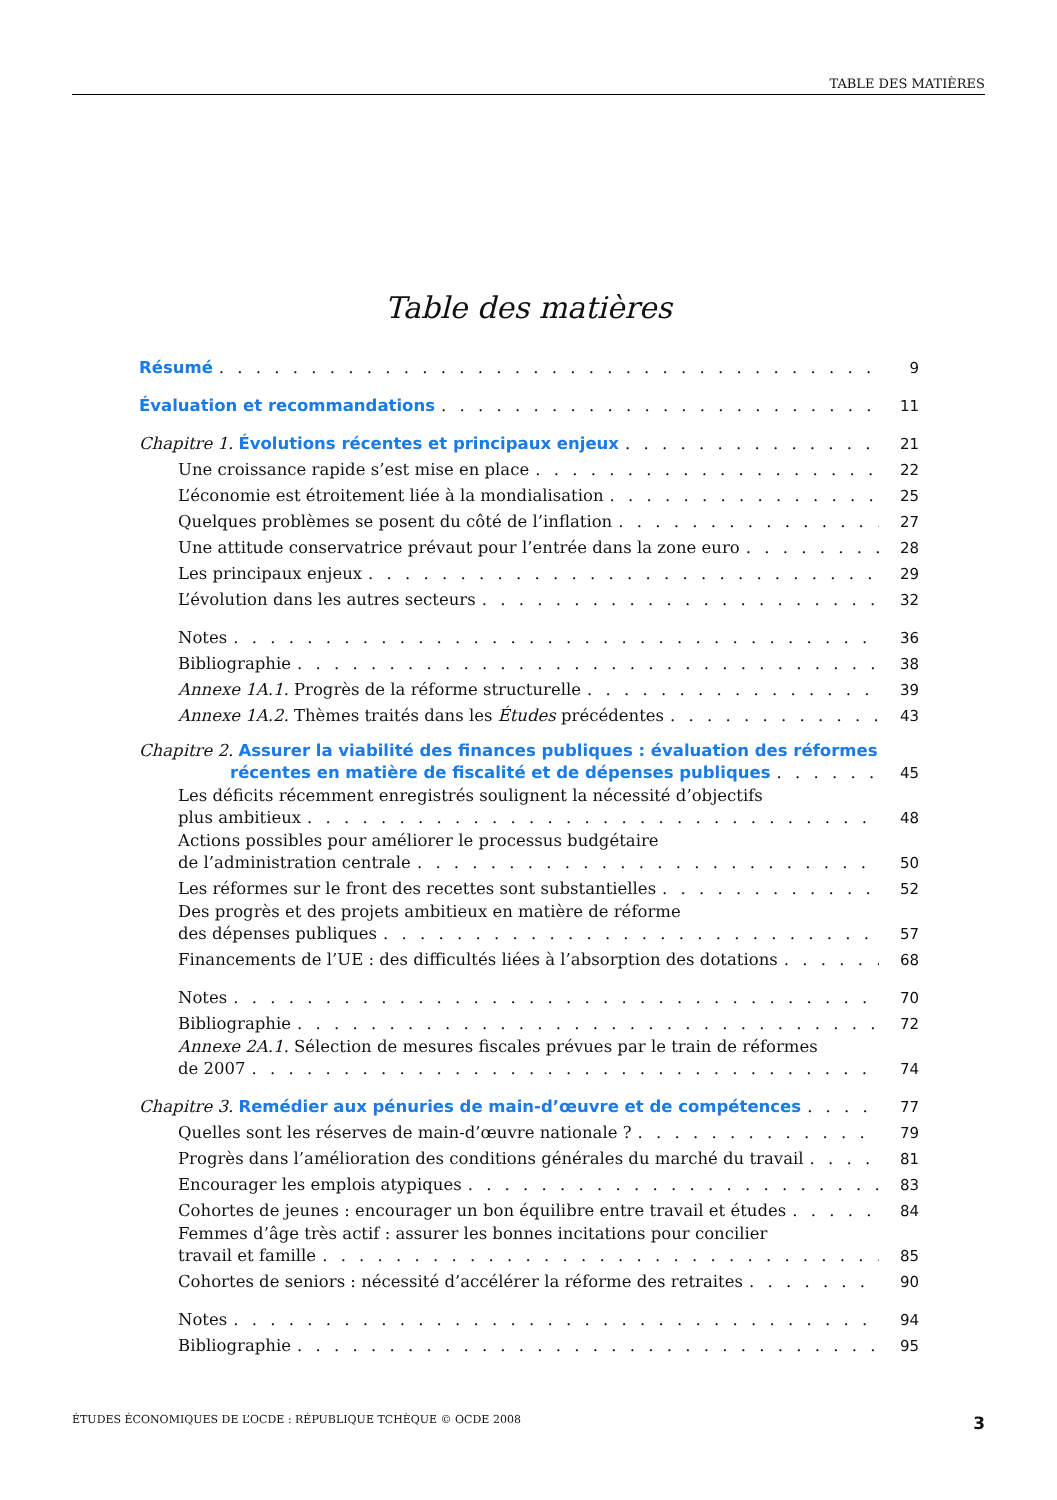TABLE DES MATIÈRES
Table des matières
Résumé 9
Évaluation et recommandations 11
Chapitre 1. Évolutions récentes et principaux enjeux 21
Une croissance rapide s’est mise en place 22
L’économie est étroitement liée à la mondialisation 25
Quelques problèmes se posent du côté de l’inflation 27
Une attitude conservatrice prévaut pour l’entrée dans la zone euro 28
Les principaux enjeux 29
L’évolution dans les autres secteurs 32
Notes 36
Bibliographie 38
Annexe 1A.1. Progrès de la réforme structurelle 39
Annexe 1A.2. Thèmes traités dans les Études précédentes 43
Chapitre 2. Assurer la viabilité des finances publiques : évaluation des réformes
récentes en matière de fiscalité et de dépenses publiques 45
Les déficits récemment enregistrés soulignent la nécessité d’objectifs
plus ambitieux 48
Actions possibles pour améliorer le processus budgétaire
de l’administration centrale 50
Les réformes sur le front des recettes sont substantielles 52
Des progrès et des projets ambitieux en matière de réforme
des dépenses publiques 57
Financements de l’UE : des difficultés liées à l’absorption des dotations 68
Notes 70
Bibliographie 72
Annexe 2A.1. Sélection de mesures fiscales prévues par le train de réformes
de 2007 74
Chapitre 3. Remédier aux pénuries de main-d’œuvre et de compétences 77
Quelles sont les réserves de main-d’œuvre nationale ? 79
Progrès dans l’amélioration des conditions générales du marché du travail 81
Encourager les emplois atypiques 83
Cohortes de jeunes : encourager un bon équilibre entre travail et études 84
Femmes d’âge très actif : assurer les bonnes incitations pour concilier
travail et famille 85
Cohortes de seniors : nécessité d’accélérer la réforme des retraites 90
Notes 94
Bibliographie 95
ÉTUDES ÉCONOMIQUES DE L’OCDE : RÉPUBLIQUE TCHÈQUE © OCDE 2008 3